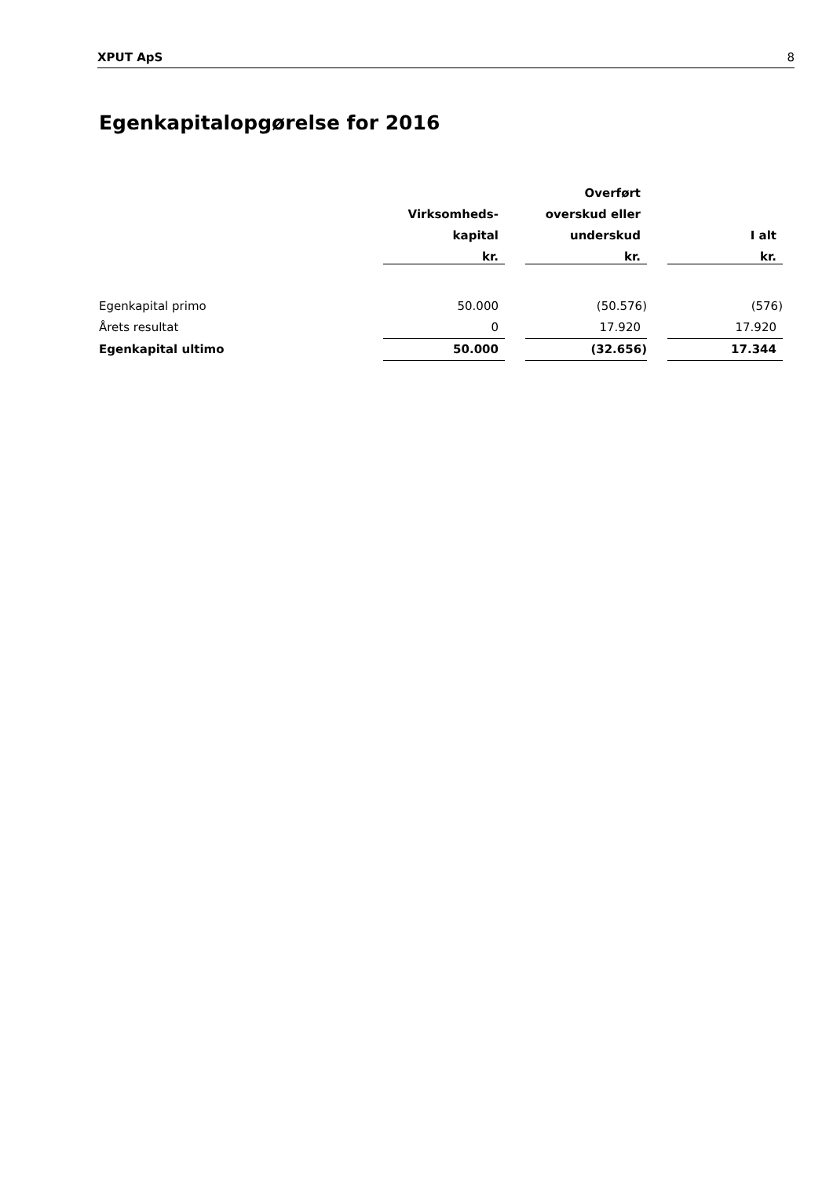XPUT ApS 8
Egenkapitalopgørelse for 2016
| | | | Overført | | |
| --- | --- | --- | --- | --- | --- |
| | Virksomheds- | | overskud eller | | |
| | kapital | | underskud | | I alt |
| | kr. | | kr. | | kr. |
| Egenkapital primo | 50.000 | | (50.576) | | (576) |
| Årets resultat | 0 | | 17.920 | | 17.920 |
| Egenkapital ultimo | 50.000 | | (32.656) | | 17.344 |